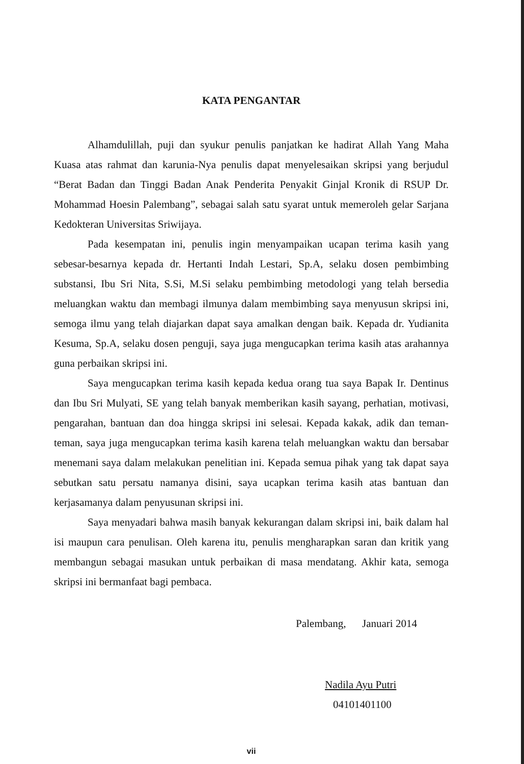KATA PENGANTAR
Alhamdulillah, puji dan syukur penulis panjatkan ke hadirat Allah Yang Maha Kuasa atas rahmat dan karunia-Nya penulis dapat menyelesaikan skripsi yang berjudul “Berat Badan dan Tinggi Badan Anak Penderita Penyakit Ginjal Kronik di RSUP Dr. Mohammad Hoesin Palembang”, sebagai salah satu syarat untuk memeroleh gelar Sarjana Kedokteran Universitas Sriwijaya.
Pada kesempatan ini, penulis ingin menyampaikan ucapan terima kasih yang sebesar-besarnya kepada dr. Hertanti Indah Lestari, Sp.A, selaku dosen pembimbing substansi, Ibu Sri Nita, S.Si, M.Si selaku pembimbing metodologi yang telah bersedia meluangkan waktu dan membagi ilmunya dalam membimbing saya menyusun skripsi ini, semoga ilmu yang telah diajarkan dapat saya amalkan dengan baik. Kepada dr. Yudianita Kesuma, Sp.A, selaku dosen penguji, saya juga mengucapkan terima kasih atas arahannya guna perbaikan skripsi ini.
Saya mengucapkan terima kasih kepada kedua orang tua saya Bapak Ir. Dentinus dan Ibu Sri Mulyati, SE yang telah banyak memberikan kasih sayang, perhatian, motivasi, pengarahan, bantuan dan doa hingga skripsi ini selesai. Kepada kakak, adik dan teman-teman, saya juga mengucapkan terima kasih karena telah meluangkan waktu dan bersabar menemani saya dalam melakukan penelitian ini. Kepada semua pihak yang tak dapat saya sebutkan satu persatu namanya disini, saya ucapkan terima kasih atas bantuan dan kerjasamanya dalam penyusunan skripsi ini.
Saya menyadari bahwa masih banyak kekurangan dalam skripsi ini, baik dalam hal isi maupun cara penulisan. Oleh karena itu, penulis mengharapkan saran dan kritik yang membangun sebagai masukan untuk perbaikan di masa mendatang. Akhir kata, semoga skripsi ini bermanfaat bagi pembaca.
Palembang, Januari 2014
Nadila Ayu Putri
04101401100
vii